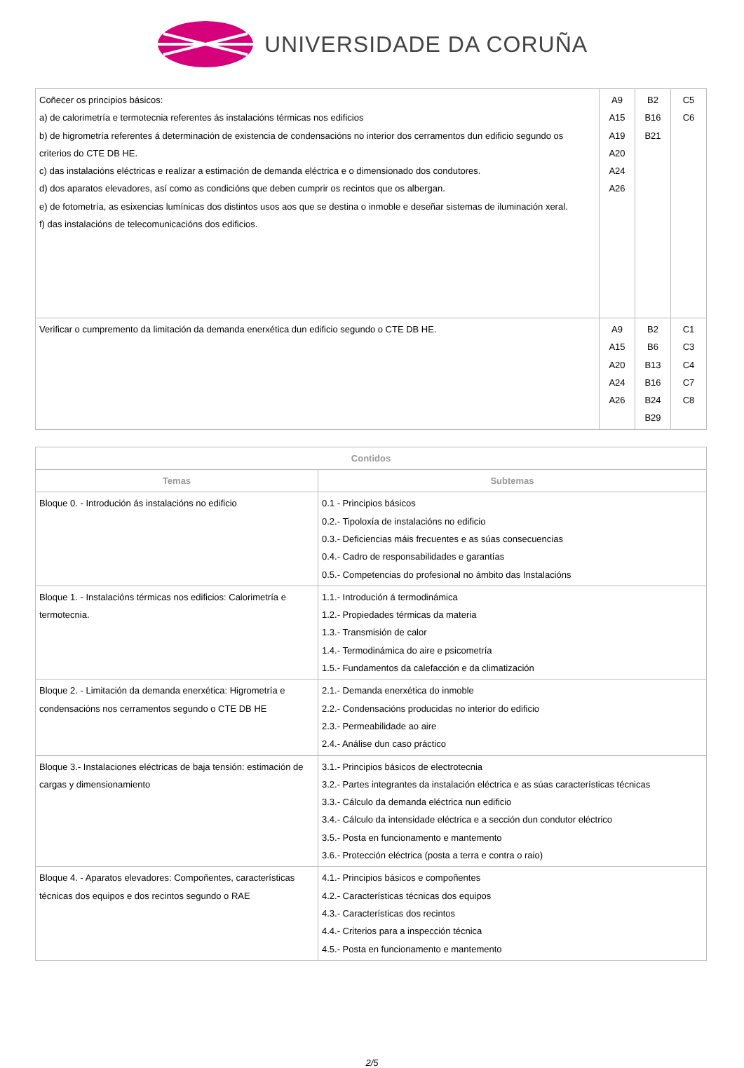UNIVERSIDADE DA CORUÑA
| Coñecer os principios básicos: a) de calorimetría e termotecnia referentes ás instalacións térmicas nos edificios b) de higrometría referentes á determinación de existencia de condensacións no interior dos cerramentos dun edificio segundo os criterios do CTE DB HE. c) das instalacións eléctricas e realizar a estimación de demanda eléctrica e o dimensionado dos condutores. d) dos aparatos elevadores, así como as condicións que deben cumprir os recintos que os albergan. e) de fotometría, as esixencias lumínicas dos distintos usos aos que se destina o inmoble e deseñar sistemas de iluminación xeral. f) das instalacións de telecomunicacións dos edificios. | A9 A15 A19 A20 A24 A26 | B2 B16 B21 | C5 C6 |
| Verificar o cumpremento da limitación da demanda enerxética dun edificio segundo o CTE DB HE. | A9 A15 A20 A24 A26 | B2 B6 B13 B16 B24 B29 | C1 C3 C4 C7 C8 |
| Contidos | |
| --- | --- |
| Temas | Subtemas |
| Bloque 0. - Introdución ás instalacións no edificio | 0.1 - Principios básicos 0.2.- Tipoloxía de instalacións no edificio 0.3.- Deficiencias máis frecuentes e as súas consecuencias 0.4.- Cadro de responsabilidades e garantías 0.5.- Competencias do profesional no ámbito das Instalacións |
| Bloque 1. - Instalacións térmicas nos edificios: Calorimetría e termotecnia. | 1.1.- Introdución á termodinámica 1.2.- Propiedades térmicas da materia 1.3.- Transmisión de calor 1.4.- Termodinámica do aire e psicometría 1.5.- Fundamentos da calefacción e da climatización |
| Bloque 2. - Limitación da demanda enerxética: Higrometría e condensacións nos cerramentos segundo o CTE DB HE | 2.1.- Demanda enerxética do inmoble 2.2.- Condensacións producidas no interior do edificio 2.3.- Permeabilidade ao aire 2.4.- Análise dun caso práctico |
| Bloque 3.- Instalaciones eléctricas de baja tensión: estimación de cargas y dimensionamiento | 3.1.- Principios básicos de electrotecnia 3.2.- Partes integrantes da instalación eléctrica e as súas características técnicas 3.3.- Cálculo da demanda eléctrica nun edificio 3.4.- Cálculo da intensidade eléctrica e a sección dun condutor eléctrico 3.5.- Posta en funcionamento e mantemento 3.6.- Protección eléctrica (posta a terra e contra o raio) |
| Bloque 4. - Aparatos elevadores: Compoñentes, características técnicas dos equipos e dos recintos segundo o RAE | 4.1.- Principios básicos e compoñentes 4.2.- Características técnicas dos equipos 4.3.- Características dos recintos 4.4.- Criterios para a inspección técnica 4.5.- Posta en funcionamento e mantemento |
2/5